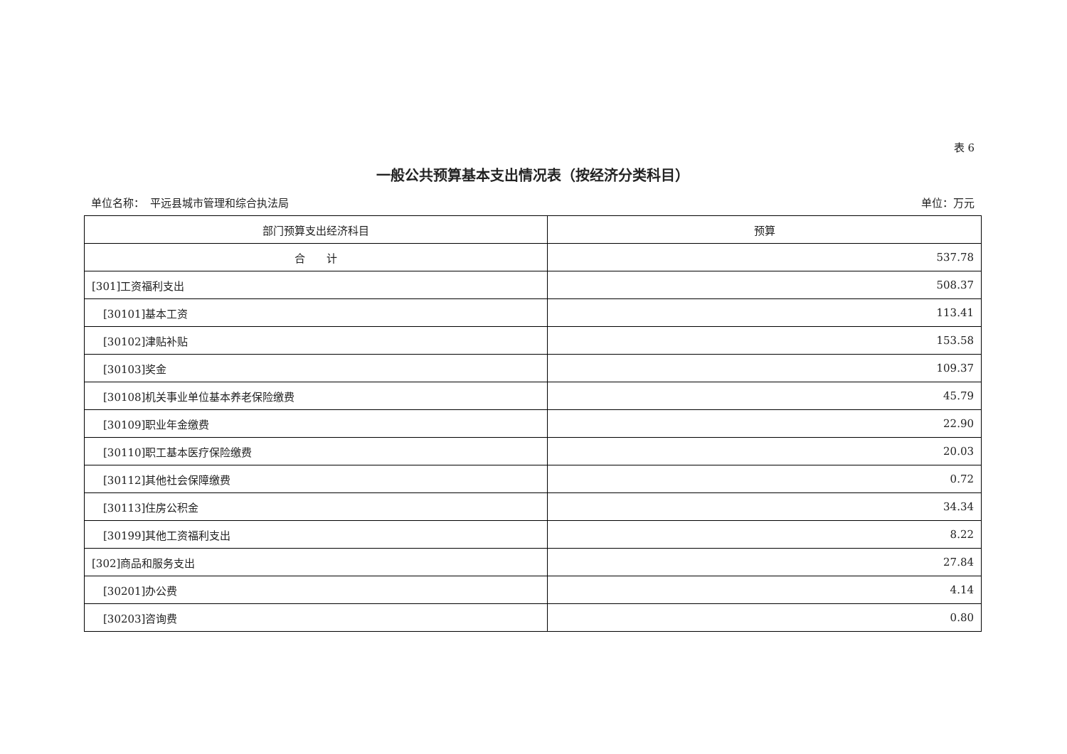表 6
一般公共预算基本支出情况表（按经济分类科目）
单位名称：　平远县城市管理和综合执法局 单位：万元
| 部门预算支出经济科目 | 预算 |
| --- | --- |
| 合 计 | 537.78 |
| [301]工资福利支出 | 508.37 |
| [30101]基本工资 | 113.41 |
| [30102]津贴补贴 | 153.58 |
| [30103]奖金 | 109.37 |
| [30108]机关事业单位基本养老保险缴费 | 45.79 |
| [30109]职业年金缴费 | 22.90 |
| [30110]职工基本医疗保险缴费 | 20.03 |
| [30112]其他社会保障缴费 | 0.72 |
| [30113]住房公积金 | 34.34 |
| [30199]其他工资福利支出 | 8.22 |
| [302]商品和服务支出 | 27.84 |
| [30201]办公费 | 4.14 |
| [30203]咨询费 | 0.80 |